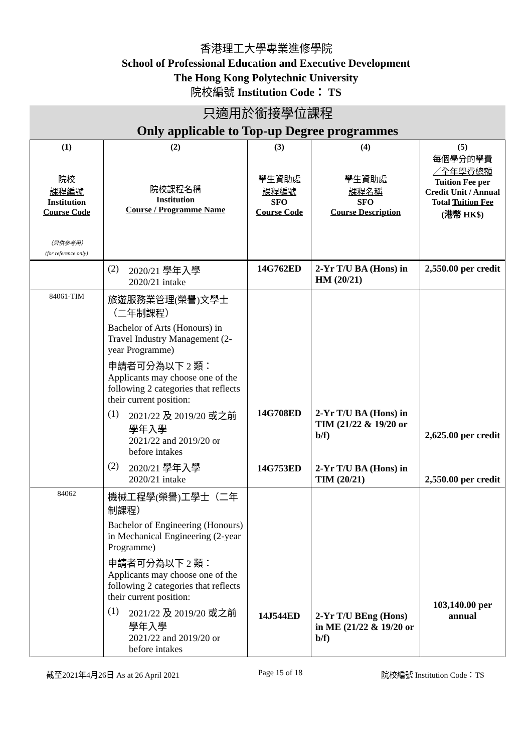香港理工大學專業進修學院
School of Professional Education and Executive Development
The Hong Kong Polytechnic University
院校編號 Institution Code： TS
只適用於銜接學位課程
Only applicable to Top-up Degree programmes
| (1) 院校 課程編號 Institution Course Code （只供參考用） (for reference only) | (2) 院校課程名稱 Institution Course / Programme Name | (3) 學生資助處 課程編號 SFO Course Code | (4) 學生資助處 課程名稱 SFO Course Description | (5) 每個學分的學費 ／全年學費總額 Tuition Fee per Credit Unit / Annual Total Tuition Fee (港幣 HK$) |
| --- | --- | --- | --- | --- |
| | (2) 2020/21 學年入學 2020/21 intake | 14G762ED | 2-Yr T/U BA (Hons) in HM (20/21) | 2,550.00 per credit |
| 84061-TIM | 旅遊服務業管理(榮譽)文學士（二年制課程） Bachelor of Arts (Honours) in Travel Industry Management (2-year Programme) 申請者可分為以下 2 類： Applicants may choose one of the following 2 categories that reflects their current position: (1) 2021/22 及 2019/20 或之前學年入學 2021/22 and 2019/20 or before intakes (2) 2020/21 學年入學 2020/21 intake | 14G708ED 14G753ED | 2-Yr T/U BA (Hons) in TIM (21/22 & 19/20 or b/f) 2-Yr T/U BA (Hons) in TIM (20/21) | 2,625.00 per credit 2,550.00 per credit |
| 84062 | 機械工程學(榮譽)工學士（二年制課程） Bachelor of Engineering (Honours) in Mechanical Engineering (2-year Programme) 申請者可分為以下 2 類： Applicants may choose one of the following 2 categories that reflects their current position: (1) 2021/22 及 2019/20 或之前學年入學 2021/22 and 2019/20 or before intakes | 14J544ED | 2-Yr T/U BEng (Hons) in ME (21/22 & 19/20 or b/f) | 103,140.00 per annual |
截至2021年4月26日 As at 26 April 2021 Page 15 of 18 院校編號 Institution Code：TS